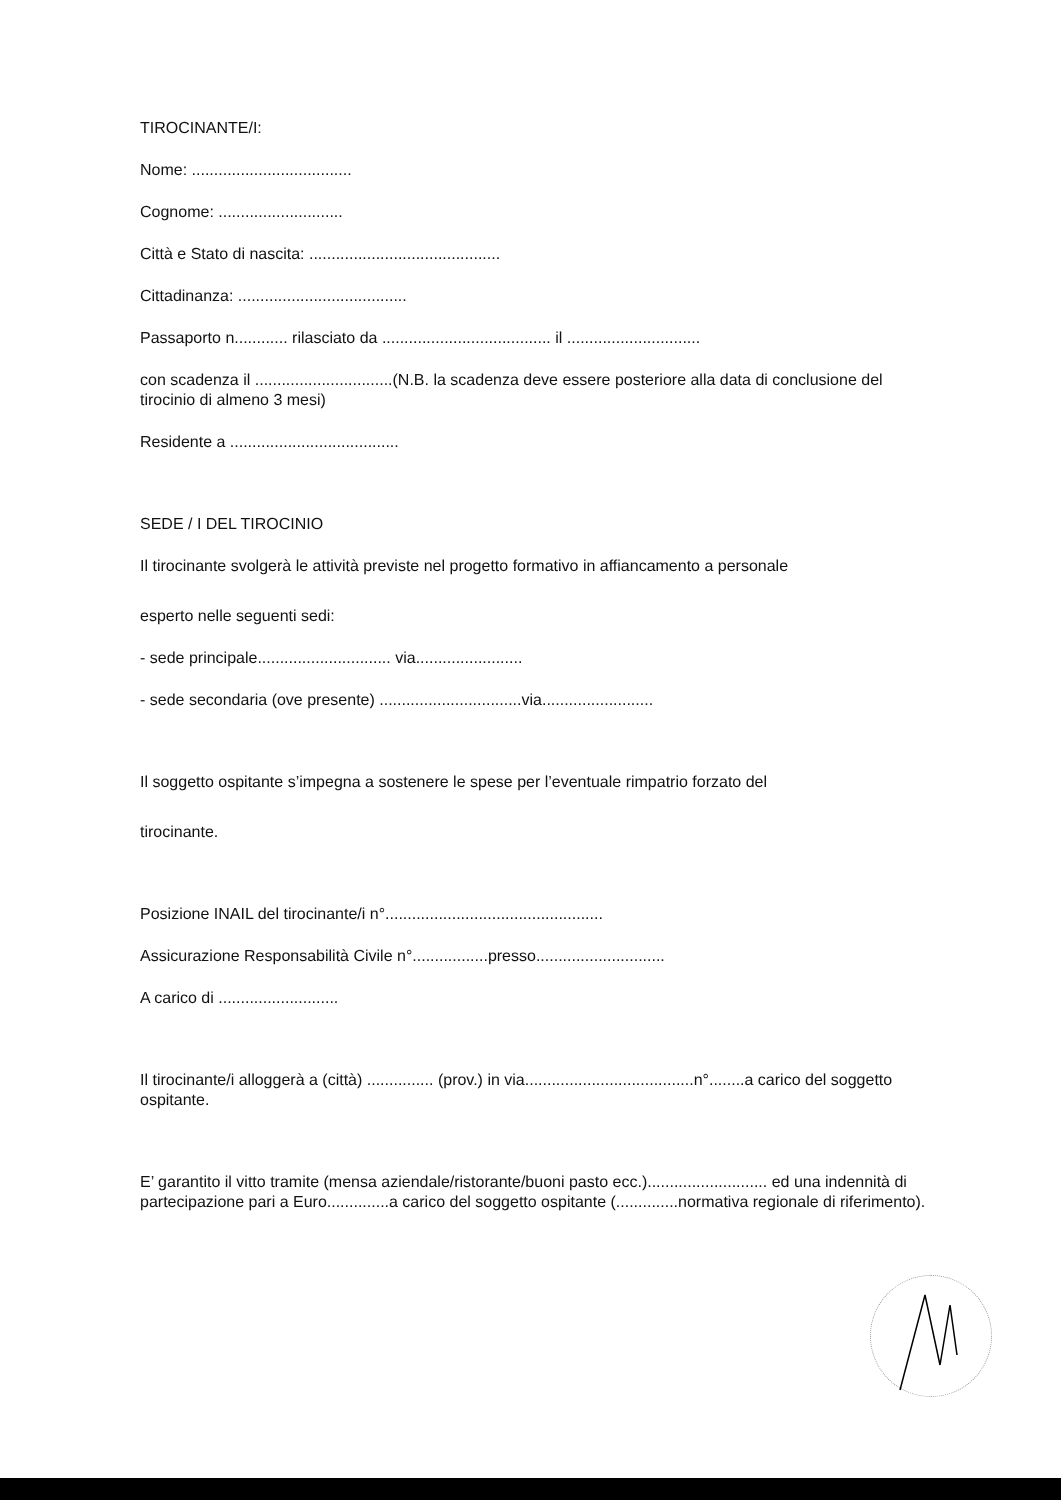TIROCINANTE/I:
Nome: ....................................
Cognome: ............................
Città e Stato di nascita: ...........................................
Cittadinanza: ......................................
Passaporto n............ rilasciato da ...................................... il ..............................
con scadenza il ...............................(N.B. la scadenza deve essere posteriore alla data di conclusione del tirocinio di almeno 3 mesi)
Residente a ......................................
SEDE / I DEL TIROCINIO
Il tirocinante svolgerà le attività previste nel progetto formativo in affiancamento a personale
esperto nelle seguenti sedi:
- sede principale.............................. via........................
- sede secondaria (ove presente) ................................via.........................
Il soggetto ospitante s’impegna a sostenere le spese per l’eventuale rimpatrio forzato del
tirocinante.
Posizione INAIL del tirocinante/i n°.................................................
Assicurazione Responsabilità Civile n°.................presso.............................
A carico di ...........................
Il tirocinante/i alloggerà a (città) ............... (prov.) in via......................................n°........a carico del soggetto ospitante.
E’ garantito il vitto tramite (mensa aziendale/ristorante/buoni pasto ecc.)........................... ed una indennità di partecipazione pari a Euro..............a carico del soggetto ospitante (..............normativa regionale di riferimento).